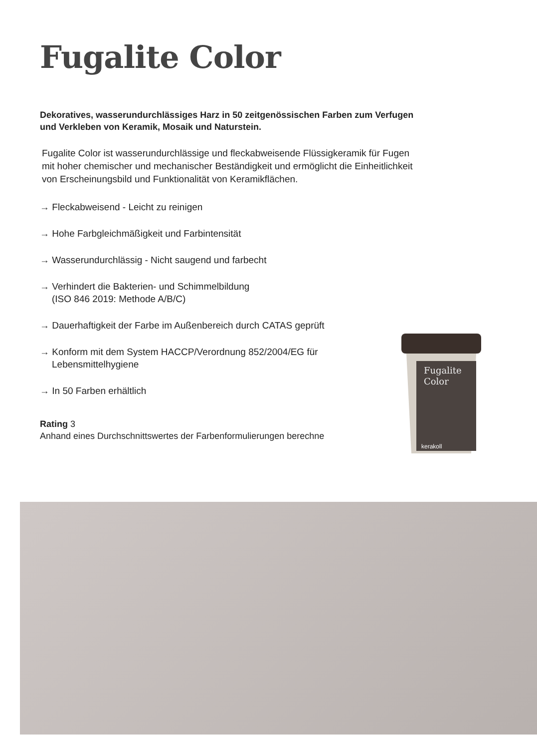Fugalite Color
Dekoratives, wasserundurchlässiges Harz in 50 zeitgenössischen Farben zum Verfugen und Verkleben von Keramik, Mosaik und Naturstein.
Fugalite Color ist wasserundurchlässige und fleckabweisende Flüssigkeramik für Fugen mit hoher chemischer und mechanischer Beständigkeit und ermöglicht die Einheitlichkeit von Erscheinungsbild und Funktionalität von Keramikflächen.
→ Fleckabweisend - Leicht zu reinigen
→ Hohe Farbgleichmäßigkeit und Farbintensität
→ Wasserundurchlässig - Nicht saugend und farbecht
→ Verhindert die Bakterien- und Schimmelbildung
(ISO 846 2019: Methode A/B/C)
→ Dauerhaftigkeit der Farbe im Außenbereich durch CATAS geprüft
→ Konform mit dem System HACCP/Verordnung 852/2004/EG für
Lebensmittelhygiene
→ In 50 Farben erhältlich
Rating 3
Anhand eines Durchschnittswertes der Farbenformulierungen berechne
Fugalite
Color
kerakoll